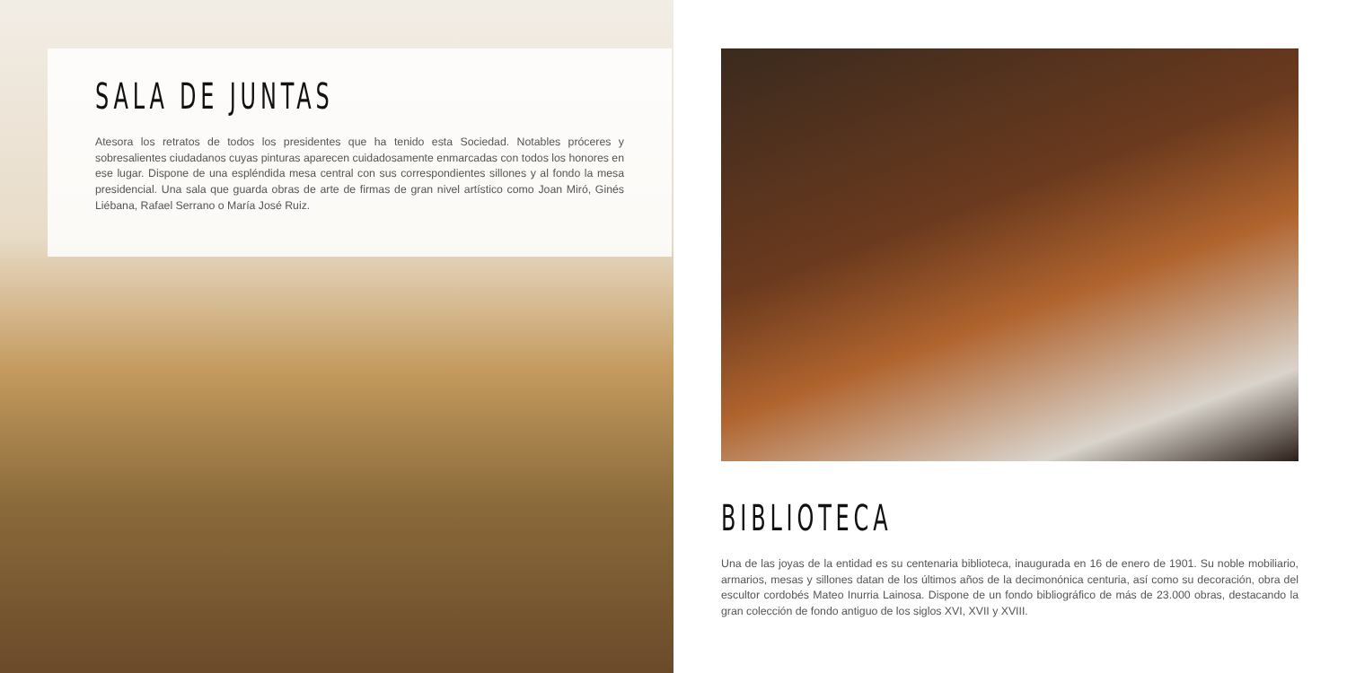SALA DE JUNTAS
Atesora los retratos de todos los presidentes que ha tenido esta Sociedad. Notables próceres y sobresalientes ciudadanos cuyas pinturas aparecen cuidadosamente enmarcadas con todos los honores en ese lugar. Dispone de una espléndida mesa central con sus correspondientes sillones y al fondo la mesa presidencial. Una sala que guarda obras de arte de firmas de gran nivel artístico como Joan Miró, Ginés Liébana, Rafael Serrano o María José Ruiz.
BIBLIOTECA
Una de las joyas de la entidad es su centenaria biblioteca, inaugurada en 16 de enero de 1901. Su noble mobiliario, armarios, mesas y sillones datan de los últimos años de la decimonónica centuria, así como su decoración, obra del escultor cordobés Mateo Inurria Lainosa. Dispone de un fondo bibliográfico de más de 23.000 obras, destacando la gran colección de fondo antiguo de los siglos XVI, XVII y XVIII.